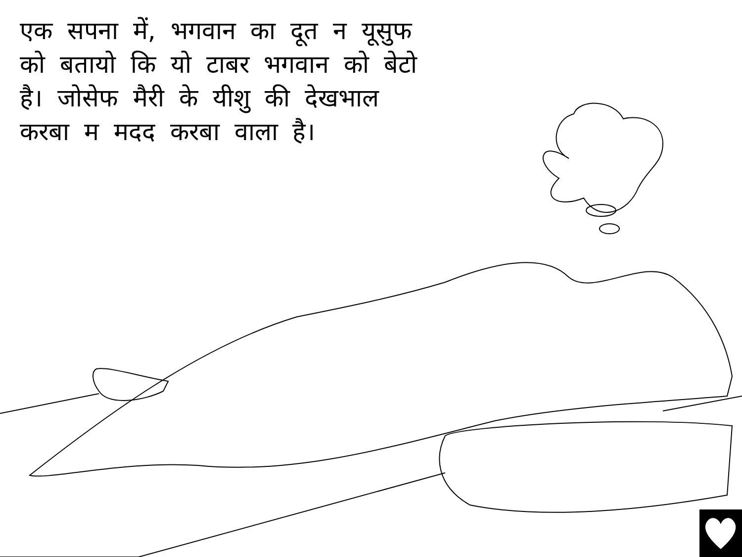एक सपना में, भगवान का दूत न यूसुफ को बतायो कि यो टाबर भगवान को बेटो है। जोसेफ मैरी के यीशु की देखभाल करबा म मदद करबा वाला है।